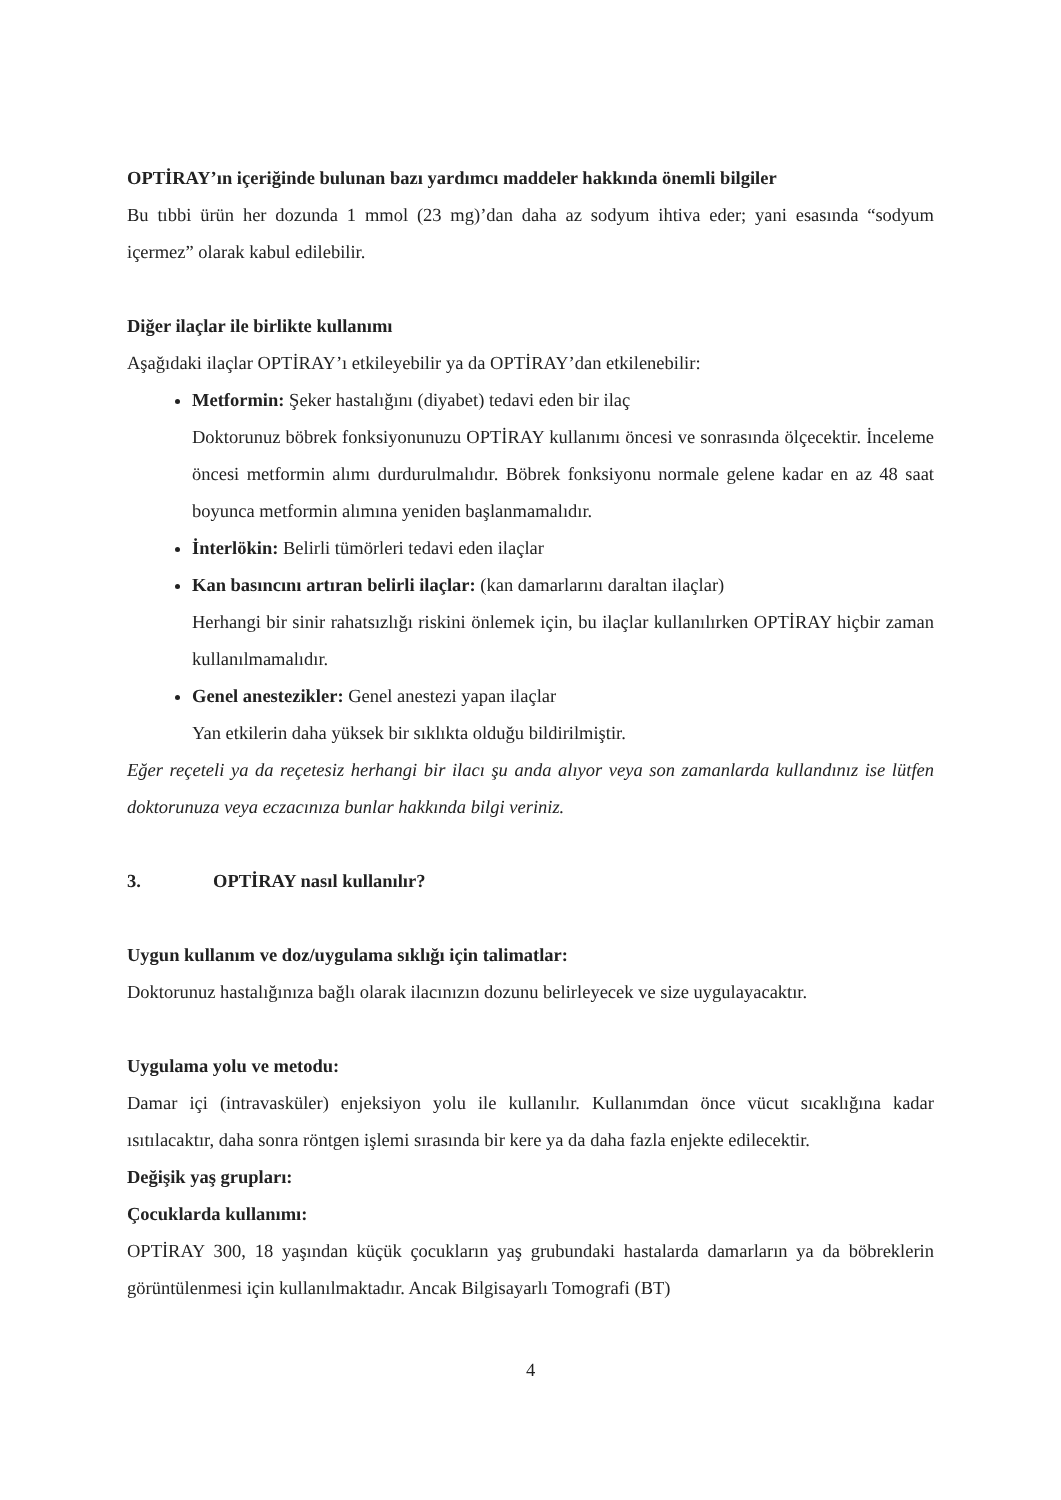OPTİRAY’ın içeriğinde bulunan bazı yardımcı maddeler hakkında önemli bilgiler
Bu tıbbi ürün her dozunda 1 mmol (23 mg)’dan daha az sodyum ihtiva eder; yani esasında “sodyum içermez” olarak kabul edilebilir.
Diğer ilaçlar ile birlikte kullanımı
Aşağıdaki ilaçlar OPTİRAY’ı etkileyebilir ya da OPTİRAY’dan etkilenebilir:
Metformin: Şeker hastalığını (diyabet) tedavi eden bir ilaç
Doktorunuz böbrek fonksiyonunuzu OPTİRAY kullanımı öncesi ve sonrasında ölçecektir. İnceleme öncesi metformin alımı durdurulmalıdır. Böbrek fonksiyonu normale gelene kadar en az 48 saat boyunca metformin alımına yeniden başlanmamalıdır.
İnterlökin: Belirli tümörleri tedavi eden ilaçlar
Kan basıncını artıran belirli ilaçlar: (kan damarlarını daraltan ilaçlar)
Herhangi bir sinir rahatsızlığı riskini önlemek için, bu ilaçlar kullanılırken OPTİRAY hiçbir zaman kullanılmamalıdır.
Genel anestezikler: Genel anestezi yapan ilaçlar
Yan etkilerin daha yüksek bir sıklıkta olduğu bildirilmiştir.
Eğer reçeteli ya da reçetesiz herhangi bir ilacı şu anda alıyor veya son zamanlarda kullandınız ise lütfen doktorunuza veya eczacınıza bunlar hakkında bilgi veriniz.
3. OPTİRAY nasıl kullanılır?
Uygun kullanım ve doz/uygulama sıklığı için talimatlar:
Doktorunuz hastalığınıza bağlı olarak ilacınızın dozunu belirleyecek ve size uygulayacaktır.
Uygulama yolu ve metodu:
Damar içi (intravasküler) enjeksiyon yolu ile kullanılır. Kullanımdan önce vücut sıcaklığına kadar ısıtılacaktır, daha sonra röntgen işlemi sırasında bir kere ya da daha fazla enjekte edilecektir.
Değişik yaş grupları:
Çocuklarda kullanımı:
OPTİRAY 300, 18 yaşından küçük çocukların yaş grubundaki hastalarda damarların ya da böbreklerin görüntülenmesi için kullanılmaktadır. Ancak Bilgisayarlı Tomografi (BT)
4